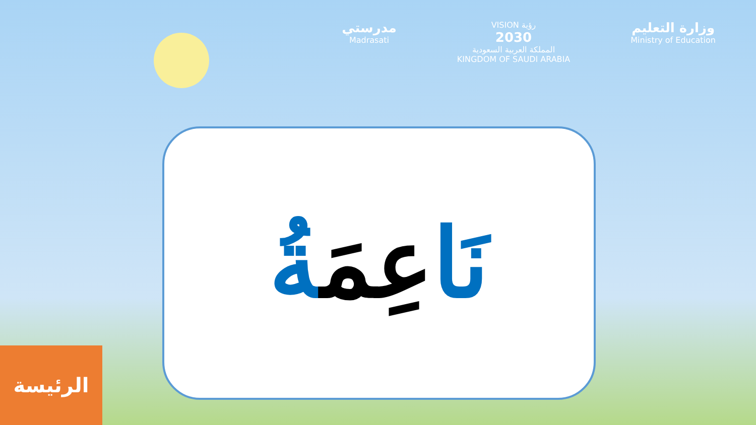مدرستي
Madrasati
VISION رؤية
2030
المملكة العربية السعودية
KINGDOM OF SAUDI ARABIA
وزارة التعليم
Ministry of Education
نَاعِمَةُ
الرئيسة